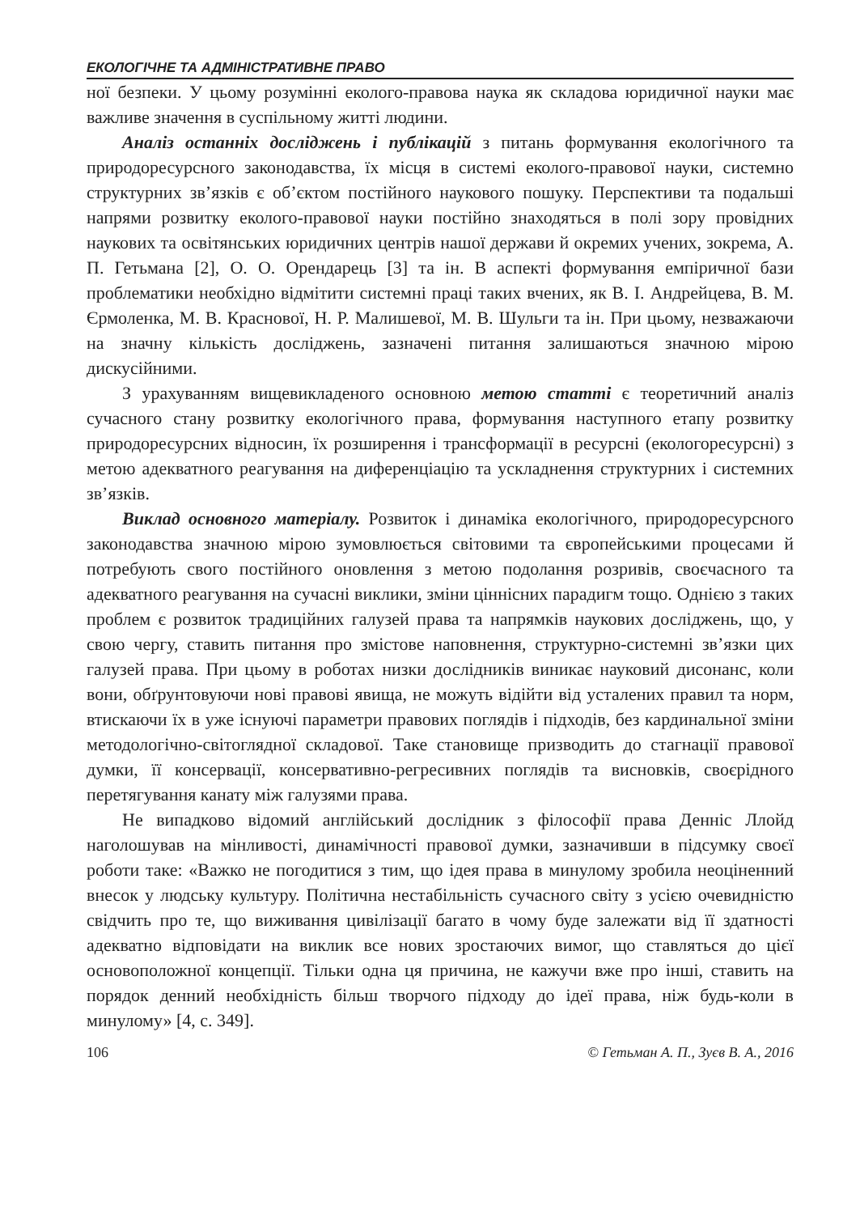ЕКОЛОГІЧНЕ ТА АДМІНІСТРАТИВНЕ ПРАВО
ної безпеки. У цьому розумінні еколого-правова наука як складова юридичної науки має важливе значення в суспільному житті людини.
Аналіз останніх досліджень і публікацій з питань формування екологічного та природоресурсного законодавства, їх місця в системі еколого-правової науки, системно структурних зв’язків є об’єктом постійного наукового пошуку. Перспективи та подальші напрями розвитку еколого-правової науки постійно знаходяться в полі зору провідних наукових та освітянських юридичних центрів нашої держави й окремих учених, зокрема, А. П. Гетьмана [2], О. О. Орендарець [3] та ін. В аспекті формування емпіричної бази проблематики необхідно відмітити системні праці таких вчених, як В. І. Андрейцева, В. М. Єрмоленка, М. В. Краснової, Н. Р. Малишевої, М. В. Шульги та ін. При цьому, незважаючи на значну кількість досліджень, зазначені питання залишаються значною мірою дискусійними.
З урахуванням вищевикладеного основною метою статті є теоретичний аналіз сучасного стану розвитку екологічного права, формування наступного етапу розвитку природоресурсних відносин, їх розширення і трансформації в ресурсні (екологоресурсні) з метою адекватного реагування на диференціацію та ускладнення структурних і системних зв’язків.
Виклад основного матеріалу. Розвиток і динаміка екологічного, природоресурсного законодавства значною мірою зумовлюється світовими та європейськими процесами й потребують свого постійного оновлення з метою подолання розривів, своєчасного та адекватного реагування на сучасні виклики, зміни ціннісних парадигм тощо. Однією з таких проблем є розвиток традиційних галузей права та напрямків наукових досліджень, що, у свою чергу, ставить питання про змістове наповнення, структурно-системні зв’язки цих галузей права. При цьому в роботах низки дослідників виникає науковий дисонанс, коли вони, обґрунтовуючи нові правові явища, не можуть відійти від усталених правил та норм, втискаючи їх в уже існуючі параметри правових поглядів і підходів, без кардинальної зміни методологічно-світоглядної складової. Таке становище призводить до стагнації правової думки, її консервації, консервативно-регресивних поглядів та висновків, своєрідного перетягування канату між галузями права.
Не випадково відомий англійський дослідник з філософії права Денніс Ллойд наголошував на мінливості, динамічності правової думки, зазначивши в підсумку своєї роботи таке: «Важко не погодитися з тим, що ідея права в минулому зробила неоціненний внесок у людську культуру. Політична нестабільність сучасного світу з усією очевидністю свідчить про те, що виживання цивілізації багато в чому буде залежати від її здатності адекватно відповідати на виклик все нових зростаючих вимог, що ставляться до цієї основоположної концепції. Тільки одна ця причина, не кажучи вже про інші, ставить на порядок денний необхідність більш творчого підходу до ідеї права, ніж будь-коли в минулому» [4, с. 349].
106 © Гетьман А. П., Зуєв В. А., 2016